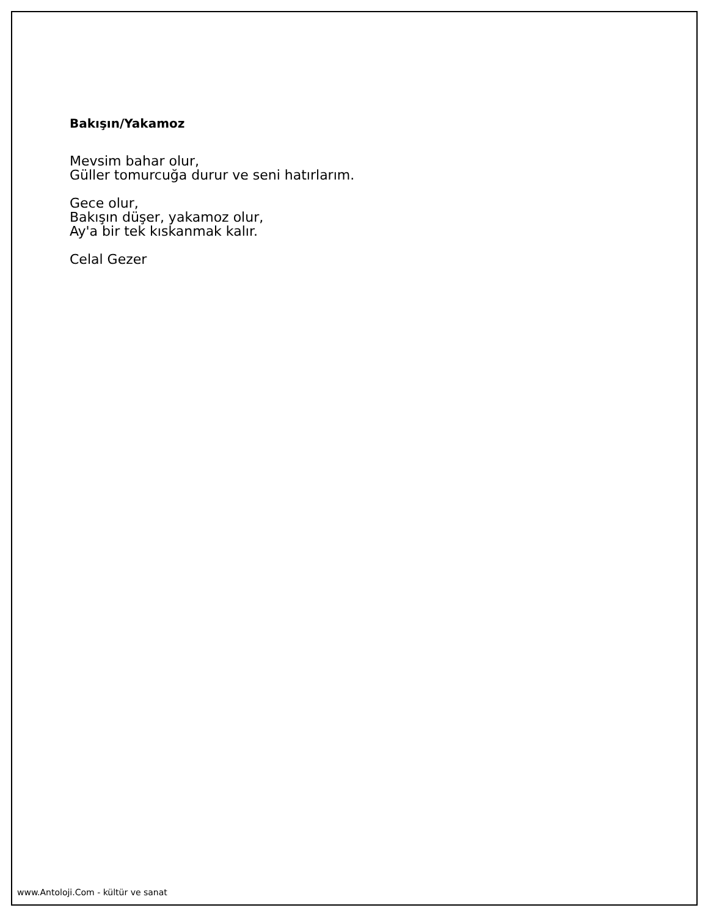Bakışın/Yakamoz
Mevsim bahar olur,
Güller tomurcuğa durur ve seni hatırlarım.
Gece olur,
Bakışın düşer, yakamoz olur,
Ay'a bir tek kıskanmak kalır.
Celal Gezer
www.Antoloji.Com - kültür ve sanat